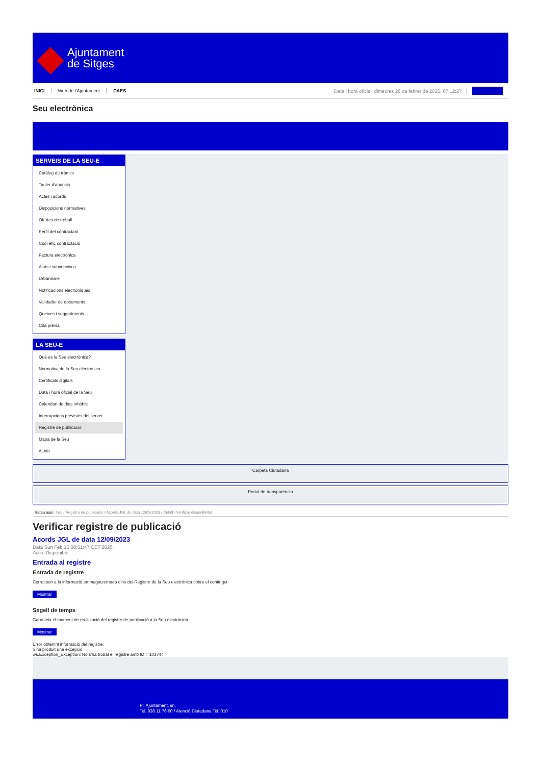Ajuntament
de Sitges
INICI Web de l'Ajuntament CAES Data i hora oficial: dimecres 26 de febrer de 2025, 07:12:27 Electrònica
Seu electrònica
Obtenir còpia autèntica
SERVEIS DE LA SEU-E
Catàleg de tràmits
Tauler d'anuncis
Actes i acords
Disposicions normatives
Ofertes de treball
Perfil del contractant
Codi ètic contractació
Factura electrònica
Ajuts i subvencions
Urbanisme
Notificacions electròniques
Validador de documents
Queixes i suggeriments
Cita prèvia
LA SEU-E
Què és la Seu electrònica?
Normativa de la Seu electrònica
Certificats digitals
Data i hora oficial de la Seu
Calendari de dies inhàbils
Interrupcions previstes del servei
Registre de publicació
Mapa de la Seu
Ajuda
Carpeta Ciutadana
Portal de transparència
Esteu aquí: Inici / Registre de publicació / Acords JGL de data 12/09/2023 / Detall / Verificar disponibilitat
Verificar registre de publicació
Acords JGL de data 12/09/2023
Data Sun Feb 16 08:51:47 CET 2025
Acció Disponible
Entrada al registre
Entrada de registre
Correspon a la informació emmagatzemada dins del Registre de la Seu electrònica sobre el contingut
Mostrar
Segell de temps
Garanteix el moment de realització del registre de publicació a la Seu electrònica
Mostrar
Error obtenint informació del registre:
S'ha produit una excepció
ws.Exception_Exception: No s'ha trobat el registre amb ID = 103744
Pl. Ajuntament, sn.
Tel. 938 11 76 00 / Atenció Ciutadana Tel. 010